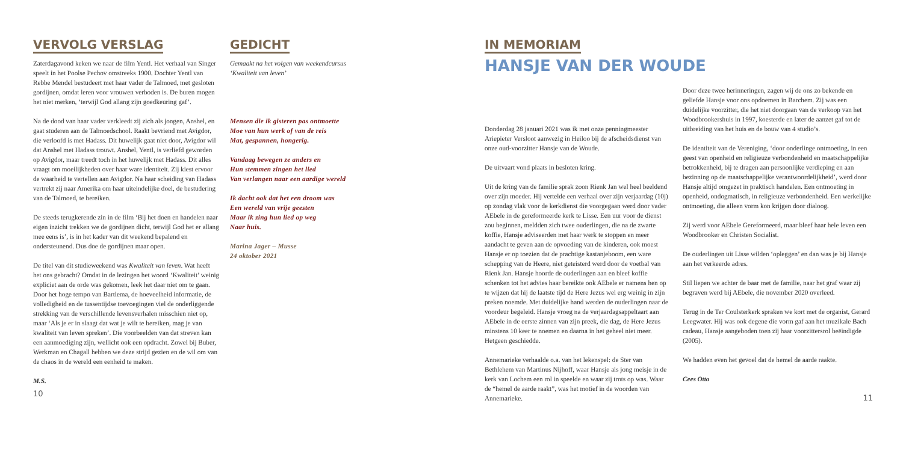VERVOLG VERSLAG
Zaterdagavond keken we naar de film Yentl. Het verhaal van Singer speelt in het Poolse Pechov omstreeks 1900. Dochter Yentl van Rebbe Mendel bestudeert met haar vader de Talmoed, met gesloten gordijnen, omdat leren voor vrouwen verboden is. De buren mogen het niet merken, ‘terwijl God allang zijn goedkeuring gaf’.
Na de dood van haar vader verkleedt zij zich als jongen, Anshel, en gaat studeren aan de Talmoedschool. Raakt bevriend met Avigdor, die verloofd is met Hadass. Dit huwelijk gaat niet door, Avigdor wil dat Anshel met Hadass trouwt. Anshel, Yentl, is verliefd geworden op Avigdor, maar treedt toch in het huwelijk met Hadass. Dit alles vraagt om moeilijkheden over haar ware identiteit. Zij kiest ervoor de waarheid te vertellen aan Avigdor. Na haar scheiding van Hadass vertrekt zij naar Amerika om haar uiteindelijke doel, de bestudering van de Talmoed, te bereiken.
De steeds terugkerende zin in de film ‘Bij het doen en handelen naar eigen inzicht trekken we de gordijnen dicht, terwijl God het er allang mee eens is’, is in het kader van dit weekend bepalend en ondersteunend. Dus doe de gordijnen maar open.
De titel van dit studieweekend was Kwaliteit van leven. Wat heeft het ons gebracht? Omdat in de lezingen het woord ‘Kwaliteit’ weinig expliciet aan de orde was gekomen, leek het daar niet om te gaan. Door het hoge tempo van Bartlema, de hoeveelheid informatie, de volledigheid en de tussentijdse toevoegingen viel de onderliggende strekking van de verschillende levensverhalen misschien niet op, maar ‘Als je er in slaagt dat wat je wilt te bereiken, mag je van kwaliteit van leven spreken’. Die voorbeelden van dat streven kan een aanmoediging zijn, wellicht ook een opdracht. Zowel bij Buber, Werkman en Chagall hebben we deze strijd gezien en de wil om van de chaos in de wereld een eenheid te maken.
M.S.
10
GEDICHT
Gemaakt na het volgen van weekendcursus ‘Kwaliteit van leven’
Mensen die ik gisteren pas ontmoette
Moe van hun werk of van de reis
Mat, gespannen, hongerig.
Vandaag bewegen ze anders en
Hun stemmen zingen het lied
Van verlangen naar een aardige wereld
Ik dacht ook dat het een droom was
Een wereld van vrije geesten
Maar ik zing hun lied op weg
Naar huis.
Marina Jager – Musse
24 oktober 2021
IN MEMORIAM
HANSJE VAN DER WOUDE
Donderdag 28 januari 2021 was ik met onze penningmeester Ariepieter Versloot aanwezig in Heiloo bij de afscheidsdienst van onze oud-voorzitter Hansje van de Woude.
De uitvaart vond plaats in besloten kring.
Uit de kring van de familie sprak zoon Rienk Jan wel heel beeldend over zijn moeder. Hij vertelde een verhaal over zijn verjaardag (10j) op zondag vlak voor de kerkdienst die voorgegaan werd door vader AEbele in de gereformeerde kerk te Lisse. Een uur voor de dienst zou beginnen, meldden zich twee ouderlingen, die na de zwarte koffie, Hansje adviseerden met haar werk te stoppen en meer aandacht te geven aan de opvoeding van de kinderen, ook moest Hansje er op toezien dat de prachtige kastanjeboom, een ware schepping van de Heere, niet geteisterd werd door de voetbal van Rienk Jan. Hansje hoorde de ouderlingen aan en bleef koffie schenken tot het advies haar bereikte ook AEbele er namens hen op te wijzen dat hij de laatste tijd de Here Jezus wel erg weinig in zijn preken noemde. Met duidelijke hand werden de ouderlingen naar de voordeur begeleid. Hansje vroeg na de verjaardagsappeltaart aan AEbele in de eerste zinnen van zijn preek, die dag, de Here Jezus minstens 10 keer te noemen en daarna in het geheel niet meer. Hetgeen geschiedde.
Annemarieke verhaalde o.a. van het lekenspel: de Ster van Bethlehem van Martinus Nijhoff, waar Hansje als jong meisje in de kerk van Lochem een rol in speelde en waar zij trots op was. Waar de “hemel de aarde raakt”, was het motief in de woorden van Annemarieke.
Door deze twee herinneringen, zagen wij de ons zo bekende en geliefde Hansje voor ons opdoemen in Barchem. Zij was een duidelijke voorzitter, die het niet doorgaan van de verkoop van het Woodbrookershuis in 1997, koesterde en later de aanzet gaf tot de uitbreiding van het huis en de bouw van 4 studio’s.
De identiteit van de Vereniging, ‘door onderlinge ontmoeting, in een geest van openheid en religieuze verbondenheid en maatschappelijke betrokkenheid, bij te dragen aan persoonlijke verdieping en aan bezinning op de maatschappelijke verantwoordelijkheid’, werd door Hansje altijd omgezet in praktisch handelen. Een ontmoeting in openheid, ondogmatisch, in religieuze verbondenheid. Een werkelijke ontmoeting, die alleen vorm kon krijgen door dialoog.
Zij werd voor AEbele Gereformeerd, maar bleef haar hele leven een Woodbrooker en Christen Socialist.
De ouderlingen uit Lisse wilden ‘opleggen’ en dan was je bij Hansje aan het verkeerde adres.
Stil liepen we achter de baar met de familie, naar het graf waar zij begraven werd bij AEbele, die november 2020 overleed.
Terug in de Ter Coulsterkerk spraken we kort met de organist, Gerard Leegwater. Hij was ook degene die vorm gaf aan het muzikale Bach cadeau, Hansje aangeboden toen zij haar voorzittersrol beëindigde (2005).
We hadden even het gevoel dat de hemel de aarde raakte.
Cees Otto
11